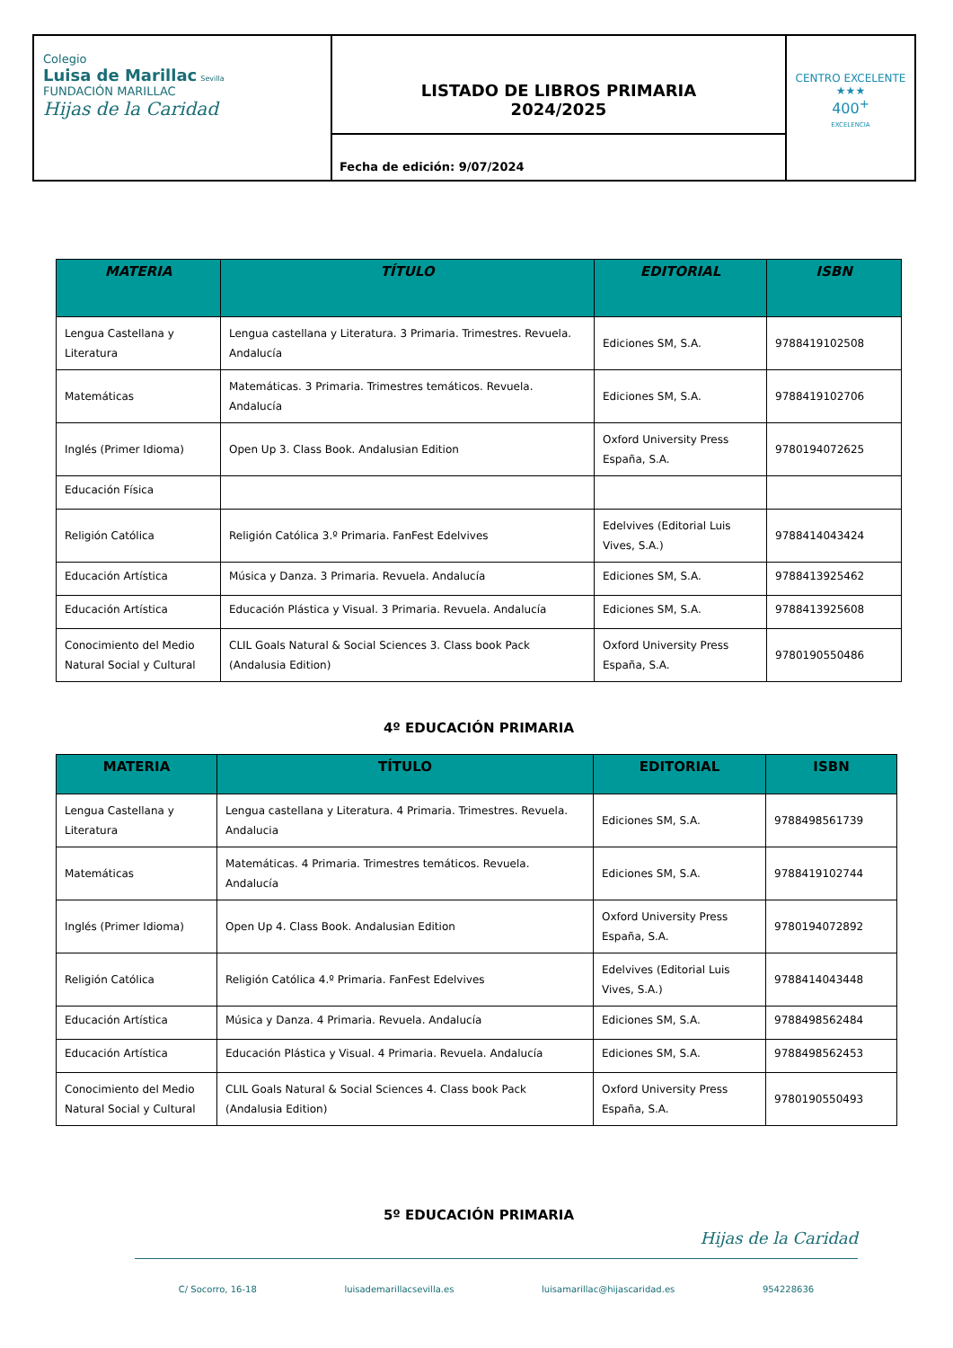| Colegio Luisa de Marillac Sevilla FUNDACIÓN MARILLAC Hijas de la Caridad | LISTADO DE LIBROS PRIMARIA 2024/2025 | CENTRO EXCELENTE ★★★ 400<sup>+</sup> EXCELENCIA |
| | Fecha de edición: 9/07/2024 | |
| MATERIA | TÍTULO | EDITORIAL | ISBN |
| --- | --- | --- | --- |
| Lengua Castellana y Literatura | Lengua castellana y Literatura. 3 Primaria. Trimestres. Revuela. Andalucía | Ediciones SM, S.A. | 9788419102508 |
| Matemáticas | Matemáticas. 3 Primaria. Trimestres temáticos. Revuela. Andalucía | Ediciones SM, S.A. | 9788419102706 |
| Inglés (Primer Idioma) | Open Up 3. Class Book. Andalusian Edition | Oxford University Press España, S.A. | 9780194072625 |
| Educación Física | | | |
| Religión Católica | Religión Católica 3.º Primaria. FanFest Edelvives | Edelvives (Editorial Luis Vives, S.A.) | 9788414043424 |
| Educación Artística | Música y Danza. 3 Primaria. Revuela. Andalucía | Ediciones SM, S.A. | 9788413925462 |
| Educación Artística | Educación Plástica y Visual. 3 Primaria. Revuela. Andalucía | Ediciones SM, S.A. | 9788413925608 |
| Conocimiento del Medio Natural Social y Cultural | CLIL Goals Natural & Social Sciences 3. Class book Pack (Andalusia Edition) | Oxford University Press España, S.A. | 9780190550486 |
4º EDUCACIÓN PRIMARIA
| MATERIA | TÍTULO | EDITORIAL | ISBN |
| --- | --- | --- | --- |
| Lengua Castellana y Literatura | Lengua castellana y Literatura. 4 Primaria. Trimestres. Revuela. Andalucia | Ediciones SM, S.A. | 9788498561739 |
| Matemáticas | Matemáticas. 4 Primaria. Trimestres temáticos. Revuela. Andalucía | Ediciones SM, S.A. | 9788419102744 |
| Inglés (Primer Idioma) | Open Up 4. Class Book. Andalusian Edition | Oxford University Press España, S.A. | 9780194072892 |
| Religión Católica | Religión Católica 4.º Primaria. FanFest Edelvives | Edelvives (Editorial Luis Vives, S.A.) | 9788414043448 |
| Educación Artística | Música y Danza. 4 Primaria. Revuela. Andalucía | Ediciones SM, S.A. | 9788498562484 |
| Educación Artística | Educación Plástica y Visual. 4 Primaria. Revuela. Andalucía | Ediciones SM, S.A. | 9788498562453 |
| Conocimiento del Medio Natural Social y Cultural | CLIL Goals Natural & Social Sciences 4. Class book Pack (Andalusia Edition) | Oxford University Press España, S.A. | 9780190550493 |
5º EDUCACIÓN PRIMARIA
Hijas de la Caridad
C/ Socorro, 16-18 luisademarillacsevilla.es luisamarillac@hijascaridad.es 954228636